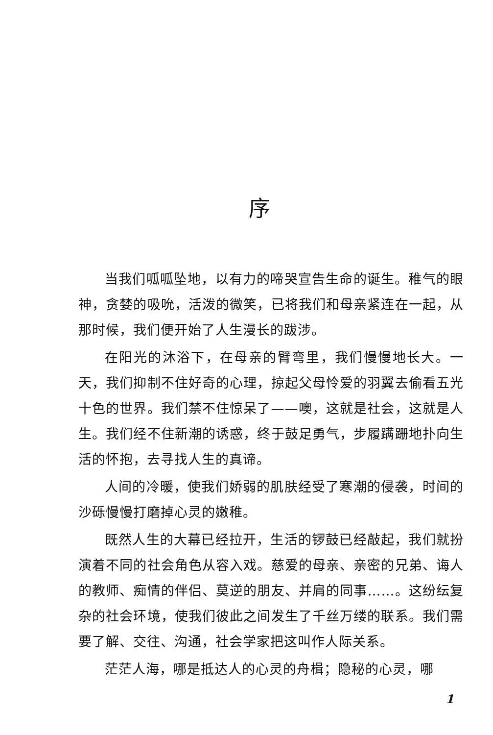序
当我们呱呱坠地，以有力的啼哭宣告生命的诞生。稚气的眼神，贪婪的吸吮，活泼的微笑，已将我们和母亲紧连在一起，从那时候，我们便开始了人生漫长的跋涉。
在阳光的沐浴下，在母亲的臂弯里，我们慢慢地长大。一天，我们抑制不住好奇的心理，掠起父母怜爱的羽翼去偷看五光十色的世界。我们禁不住惊呆了——噢，这就是社会，这就是人生。我们经不住新潮的诱惑，终于鼓足勇气，步履蹒跚地扑向生活的怀抱，去寻找人生的真谛。
人间的冷暖，使我们娇弱的肌肤经受了寒潮的侵袭，时间的沙砾慢慢打磨掉心灵的嫩稚。
既然人生的大幕已经拉开，生活的锣鼓已经敲起，我们就扮演着不同的社会角色从容入戏。慈爱的母亲、亲密的兄弟、诲人的教师、痴情的伴侣、莫逆的朋友、并肩的同事……。这纷纭复杂的社会环境，使我们彼此之间发生了千丝万缕的联系。我们需要了解、交往、沟通，社会学家把这叫作人际关系。
茫茫人海，哪是抵达人的心灵的舟楫；隐秘的心灵，哪
1